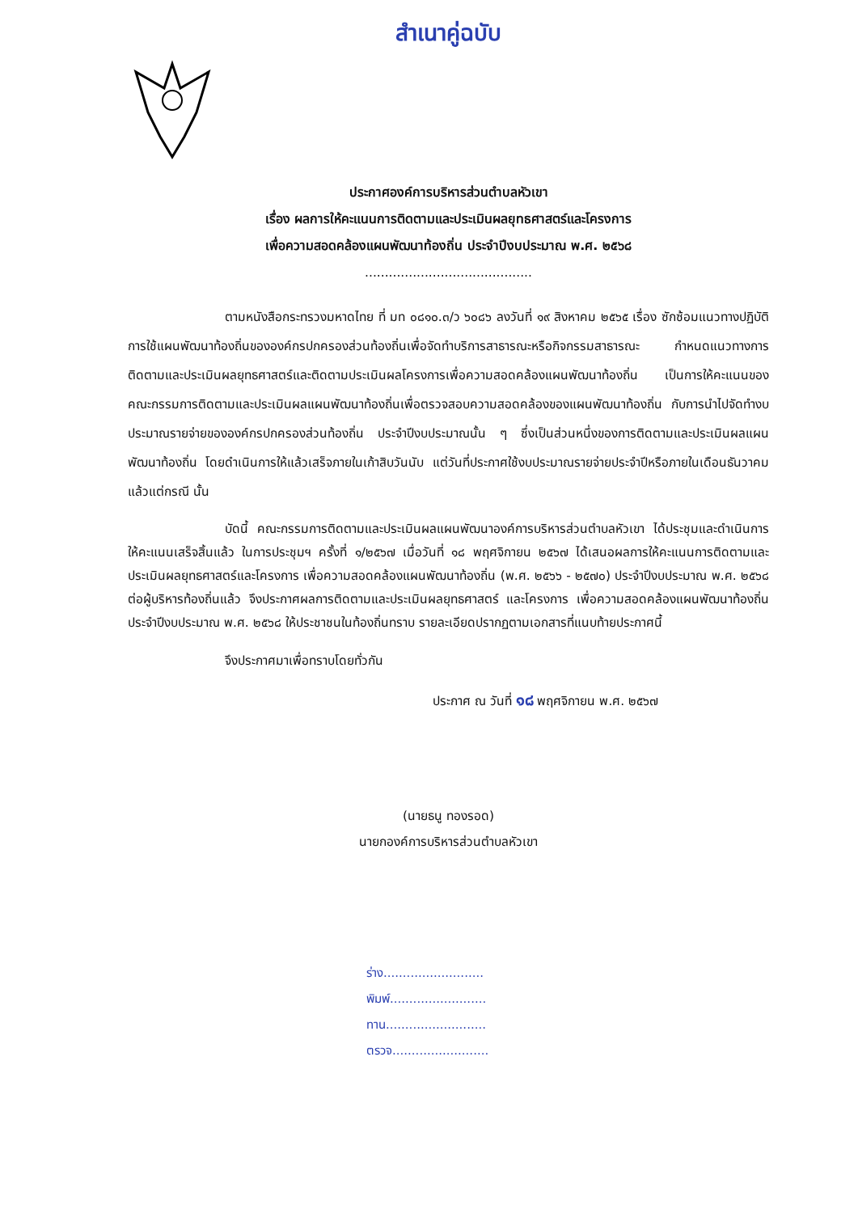สำเนาคู่ฉบับ
ประกาศองค์การบริหารส่วนตำบลหัวเขา
เรื่อง ผลการให้คะแนนการติดตามและประเมินผลยุทธศาสตร์และโครงการ
เพื่อความสอดคล้องแผนพัฒนาท้องถิ่น ประจำปีงบประมาณ พ.ศ. ๒๕๖๘
..........................................
ตามหนังสือกระทรวงมหาดไทย ที่ มท ๐๘๑๐.๓/ว ๖๐๘๖ ลงวันที่ ๑๙ สิงหาคม ๒๕๖๕ เรื่อง ซักซ้อมแนวทางปฏิบัติการใช้แผนพัฒนาท้องถิ่นขององค์กรปกครองส่วนท้องถิ่นเพื่อจัดทำบริการสาธารณะหรือกิจกรรมสาธารณะ กำหนดแนวทางการติดตามและประเมินผลยุทธศาสตร์และติดตามประเมินผลโครงการเพื่อความสอดคล้องแผนพัฒนาท้องถิ่น เป็นการให้คะแนนของคณะกรรมการติดตามและประเมินผลแผนพัฒนาท้องถิ่นเพื่อตรวจสอบความสอดคล้องของแผนพัฒนาท้องถิ่น กับการนำไปจัดทำงบประมาณรายจ่ายขององค์กรปกครองส่วนท้องถิ่น ประจำปีงบประมาณนั้น ๆ ซึ่งเป็นส่วนหนึ่งของการติดตามและประเมินผลแผนพัฒนาท้องถิ่น โดยดำเนินการให้แล้วเสร็จภายในเก้าสิบวันนับ แต่วันที่ประกาศใช้งบประมาณรายจ่ายประจำปีหรือภายในเดือนธันวาคมแล้วแต่กรณี นั้น
บัดนี้ คณะกรรมการติดตามและประเมินผลแผนพัฒนาองค์การบริหารส่วนตำบลหัวเขา ได้ประชุมและดำเนินการให้คะแนนเสร็จสิ้นแล้ว ในการประชุมฯ ครั้งที่ ๑/๒๕๖๗ เมื่อวันที่ ๑๘ พฤศจิกายน ๒๕๖๗ ได้เสนอผลการให้คะแนนการติดตามและประเมินผลยุทธศาสตร์และโครงการ เพื่อความสอดคล้องแผนพัฒนาท้องถิ่น (พ.ศ. ๒๕๖๖ - ๒๕๗๐) ประจำปีงบประมาณ พ.ศ. ๒๕๖๘ ต่อผู้บริหารท้องถิ่นแล้ว จึงประกาศผลการติดตามและประเมินผลยุทธศาสตร์ และโครงการ เพื่อความสอดคล้องแผนพัฒนาท้องถิ่น ประจำปีงบประมาณ พ.ศ. ๒๕๖๘ ให้ประชาชนในท้องถิ่นทราบ รายละเอียดปรากฏตามเอกสารที่แนบท้ายประกาศนี้
จึงประกาศมาเพื่อทราบโดยทั่วกัน
ประกาศ ณ วันที่ ๑๘ พฤศจิกายน พ.ศ. ๒๕๖๗
(นายธนู ทองรอด)
นายกองค์การบริหารส่วนตำบลหัวเขา
ร่าง..........................
พิมพ์.........................
ทาน..........................
ตรวจ.........................